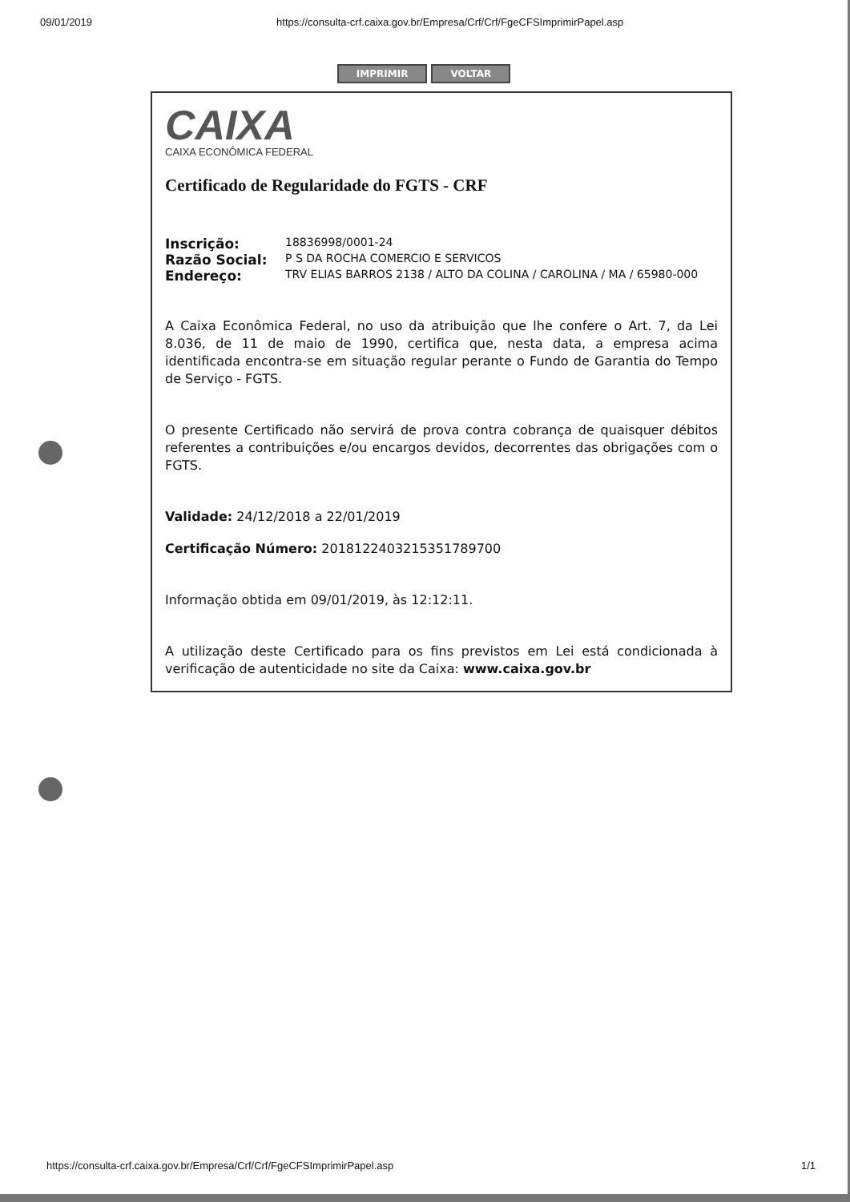09/01/2019 https://consulta-crf.caixa.gov.br/Empresa/Crf/Crf/FgeCFSImprimirPapel.asp
IMPRIMIR VOLTAR
CAIXA
CAIXA ECONÔMICA FEDERAL
Certificado de Regularidade do FGTS - CRF
| Inscrição: | 18836998/0001-24 |
| Razão Social: | P S DA ROCHA COMERCIO E SERVICOS |
| Endereço: | TRV ELIAS BARROS 2138 / ALTO DA COLINA / CAROLINA / MA / 65980-000 |
A Caixa Econômica Federal, no uso da atribuição que lhe confere o Art. 7, da Lei 8.036, de 11 de maio de 1990, certifica que, nesta data, a empresa acima identificada encontra-se em situação regular perante o Fundo de Garantia do Tempo de Serviço - FGTS.
O presente Certificado não servirá de prova contra cobrança de quaisquer débitos referentes a contribuições e/ou encargos devidos, decorrentes das obrigações com o FGTS.
Validade: 24/12/2018 a 22/01/2019
Certificação Número: 2018122403215351789700
Informação obtida em 09/01/2019, às 12:12:11.
A utilização deste Certificado para os fins previstos em Lei está condicionada à verificação de autenticidade no site da Caixa: www.caixa.gov.br
https://consulta-crf.caixa.gov.br/Empresa/Crf/Crf/FgeCFSImprimirPapel.asp 1/1